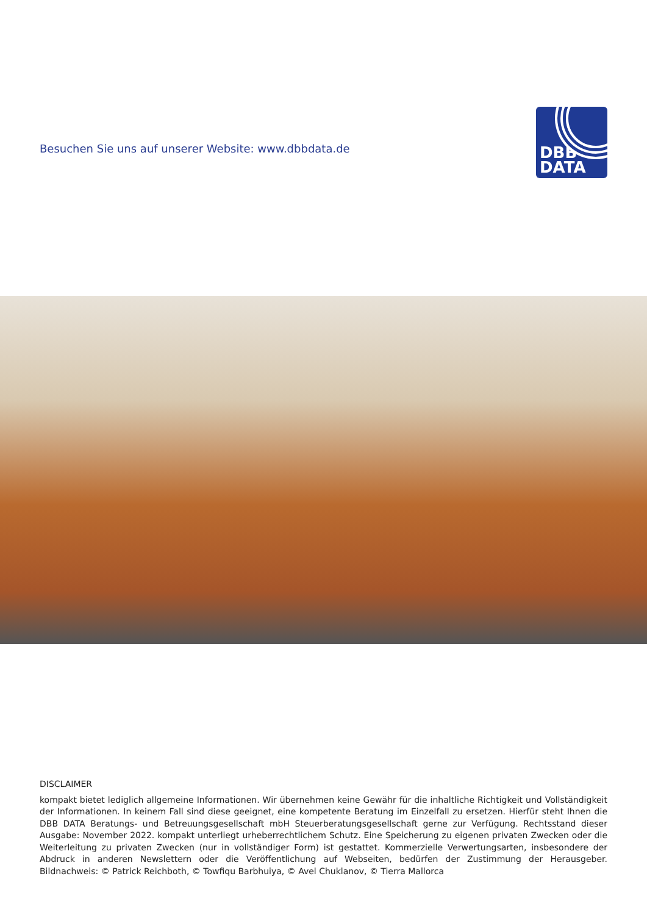Besuchen Sie uns auf unserer Website: www.dbbdata.de
DBB
DATA
DISCLAIMER
kompakt bietet lediglich allgemeine Informationen. Wir übernehmen keine Gewähr für die inhaltliche Richtigkeit und Vollständigkeit der Informationen. In keinem Fall sind diese geeignet, eine kompetente Beratung im Einzelfall zu ersetzen. Hierfür steht Ihnen die DBB DATA Beratungs- und Betreuungsgesellschaft mbH Steuerberatungsgesellschaft gerne zur Verfügung. Rechtsstand dieser Ausgabe: November 2022. kompakt unterliegt urheberrechtlichem Schutz. Eine Speicherung zu eigenen privaten Zwecken oder die Weiterleitung zu privaten Zwecken (nur in vollständiger Form) ist gestattet. Kommerzielle Verwertungsarten, insbesondere der Abdruck in anderen Newslettern oder die Veröffentlichung auf Webseiten, bedürfen der Zustimmung der Herausgeber. Bildnachweis: © Patrick Reichboth, © Towfiqu Barbhuiya, © Avel Chuklanov, © Tierra Mallorca